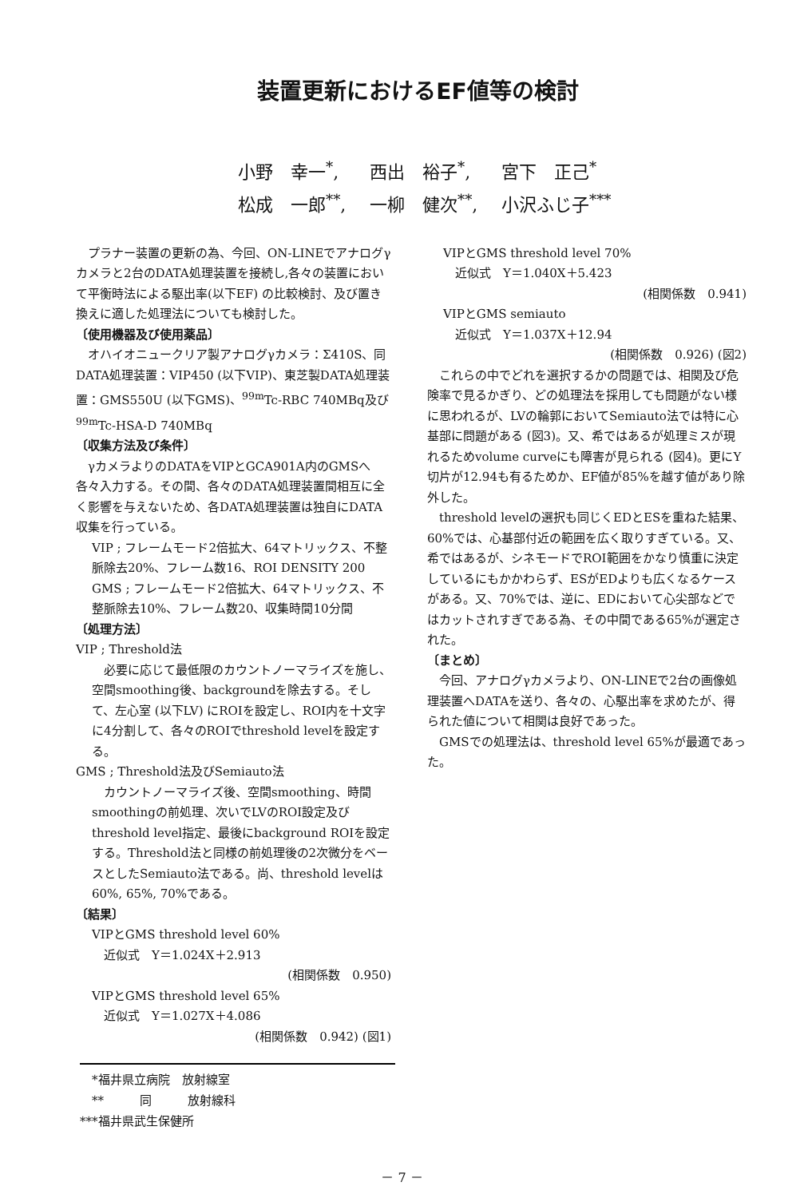装置更新におけるEF値等の検討
小野　幸一<sup>*</sup>, 西出　裕子<sup>*</sup>, 宮下　正己<sup>*</sup>
松成　一郎<sup>**</sup>, 一柳　健次<sup>**</sup>, 小沢ふじ子<sup>***</sup>
　プラナー装置の更新の為、今回、ON-LINEでアナログγカメラと2台のDATA処理装置を接続し,各々の装置において平衡時法による駆出率(以下EF) の比較検討、及び置き換えに適した処理法についても検討した。
〔使用機器及び使用薬品〕
　オハイオニュークリア製アナログγカメラ：Σ410S、同DATA処理装置：VIP450 (以下VIP)、東芝製DATA処理装置：GMS550U (以下GMS)、<sup>99m</sup>Tc-RBC 740MBq及び <sup>99m</sup>Tc-HSA-D 740MBq
〔収集方法及び条件〕
　γカメラよりのDATAをVIPとGCA901A内のGMSへ各々入力する。その間、各々のDATA処理装置間相互に全く影響を与えないため、各DATA処理装置は独自にDATA収集を行っている。
VIP ; フレームモード2倍拡大、64マトリックス、不整脈除去20%、フレーム数16、ROI DENSITY 200
GMS ; フレームモード2倍拡大、64マトリックス、不整脈除去10%、フレーム数20、収集時間10分間
〔処理方法〕
VIP ; Threshold法
　必要に応じて最低限のカウントノーマライズを施し、空間smoothing後、backgroundを除去する。そして、左心室 (以下LV) にROIを設定し、ROI内を十文字に4分割して、各々のROIでthreshold levelを設定する。
GMS ; Threshold法及びSemiauto法
　カウントノーマライズ後、空間smoothing、時間smoothingの前処理、次いでLVのROI設定及びthreshold level指定、最後にbackground ROIを設定する。Threshold法と同様の前処理後の2次微分をベースとしたSemiauto法である。尚、threshold levelは60%, 65%, 70%である。
〔結果〕
VIPとGMS threshold level 60%
　近似式　Y＝1.024X＋2.913
(相関係数　0.950)　　　
VIPとGMS threshold level 65%
　近似式　Y＝1.027X＋4.086
(相関係数　0.942) (図1)
VIPとGMS threshold level 70%
　近似式　Y＝1.040X＋5.423
(相関係数　0.941)　　　
VIPとGMS semiauto
　近似式　Y＝1.037X＋12.94
(相関係数　0.926) (図2)
　これらの中でどれを選択するかの問題では、相関及び危険率で見るかぎり、どの処理法を採用しても問題がない様に思われるが、LVの輪郭においてSemiauto法では特に心基部に問題がある (図3)。又、希ではあるが処理ミスが現れるためvolume curveにも障害が見られる (図4)。更にY切片が12.94も有るためか、EF値が85%を越す値があり除外した。
　threshold levelの選択も同じくEDとESを重ねた結果、60%では、心基部付近の範囲を広く取りすぎている。又、希ではあるが、シネモードでROI範囲をかなり慎重に決定しているにもかかわらず、ESがEDよりも広くなるケースがある。又、70%では、逆に、EDにおいて心尖部などではカットされすぎである為、その中間である65%が選定された。
〔まとめ〕
　今回、アナログγカメラより、ON-LINEで2台の画像処理装置へDATAを送り、各々の、心駆出率を求めたが、得られた値について相関は良好であった。
　GMSでの処理法は、threshold level 65%が最適であった。
　*福井県立病院　放射線室
　**　　　同　　　放射線科
***福井県武生保健所
－ 7 －